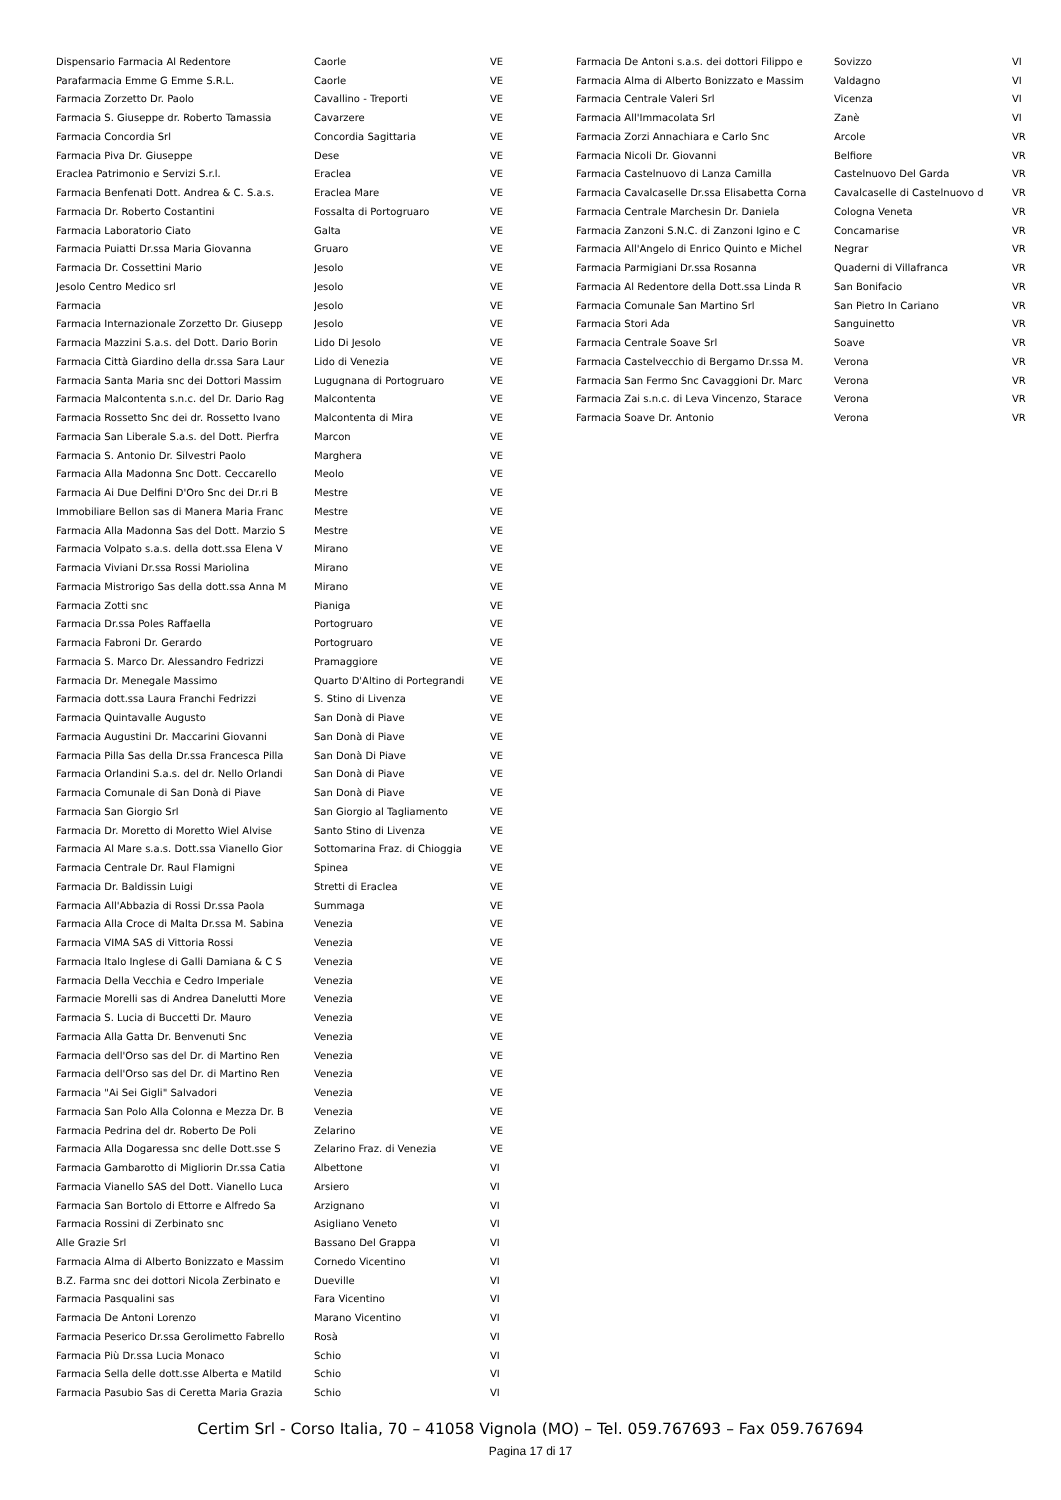| Dispensario Farmacia Al Redentore | Caorle | VE |
| Parafarmacia Emme G Emme S.R.L. | Caorle | VE |
| Farmacia Zorzetto Dr. Paolo | Cavallino - Treporti | VE |
| Farmacia S. Giuseppe dr. Roberto Tamassia | Cavarzere | VE |
| Farmacia Concordia Srl | Concordia Sagittaria | VE |
| Farmacia Piva Dr. Giuseppe | Dese | VE |
| Eraclea Patrimonio e Servizi S.r.l. | Eraclea | VE |
| Farmacia Benfenati Dott. Andrea & C. S.a.s. | Eraclea Mare | VE |
| Farmacia Dr. Roberto Costantini | Fossalta di Portogruaro | VE |
| Farmacia Laboratorio Ciato | Galta | VE |
| Farmacia Puiatti Dr.ssa Maria Giovanna | Gruaro | VE |
| Farmacia Dr. Cossettini Mario | Jesolo | VE |
| Jesolo Centro Medico srl | Jesolo | VE |
| Farmacia | Jesolo | VE |
| Farmacia Internazionale Zorzetto Dr. Giusepp | Jesolo | VE |
| Farmacia Mazzini S.a.s. del Dott. Dario Borin | Lido Di Jesolo | VE |
| Farmacia Città Giardino della dr.ssa Sara Laur | Lido di Venezia | VE |
| Farmacia Santa Maria snc dei Dottori Massim | Lugugnana di Portogruaro | VE |
| Farmacia Malcontenta s.n.c. del Dr. Dario Rag | Malcontenta | VE |
| Farmacia Rossetto Snc dei dr. Rossetto Ivano | Malcontenta di Mira | VE |
| Farmacia San Liberale S.a.s. del Dott. Pierfra | Marcon | VE |
| Farmacia S. Antonio Dr. Silvestri Paolo | Marghera | VE |
| Farmacia Alla Madonna Snc Dott. Ceccarello | Meolo | VE |
| Farmacia Ai Due Delfini D'Oro Snc dei Dr.ri B | Mestre | VE |
| Immobiliare Bellon sas di Manera Maria Franc | Mestre | VE |
| Farmacia Alla Madonna Sas del Dott. Marzio S | Mestre | VE |
| Farmacia Volpato s.a.s. della dott.ssa Elena V | Mirano | VE |
| Farmacia Viviani Dr.ssa Rossi Mariolina | Mirano | VE |
| Farmacia Mistrorigo Sas della dott.ssa Anna M | Mirano | VE |
| Farmacia Zotti snc | Pianiga | VE |
| Farmacia Dr.ssa Poles Raffaella | Portogruaro | VE |
| Farmacia Fabroni Dr. Gerardo | Portogruaro | VE |
| Farmacia S. Marco Dr. Alessandro Fedrizzi | Pramaggiore | VE |
| Farmacia Dr. Menegale Massimo | Quarto D'Altino di Portegrandi | VE |
| Farmacia dott.ssa Laura Franchi Fedrizzi | S. Stino di Livenza | VE |
| Farmacia Quintavalle Augusto | San Donà di Piave | VE |
| Farmacia Augustini Dr. Maccarini Giovanni | San Donà di Piave | VE |
| Farmacia Pilla Sas della Dr.ssa Francesca Pilla | San Donà Di Piave | VE |
| Farmacia Orlandini S.a.s. del dr. Nello Orlandi | San Donà di Piave | VE |
| Farmacia Comunale di San Donà di Piave | San Donà di Piave | VE |
| Farmacia San Giorgio Srl | San Giorgio al Tagliamento | VE |
| Farmacia Dr. Moretto di Moretto Wiel Alvise | Santo Stino di Livenza | VE |
| Farmacia Al Mare s.a.s. Dott.ssa Vianello Gior | Sottomarina Fraz. di Chioggia | VE |
| Farmacia Centrale Dr. Raul Flamigni | Spinea | VE |
| Farmacia Dr. Baldissin Luigi | Stretti di Eraclea | VE |
| Farmacia All'Abbazia di Rossi Dr.ssa Paola | Summaga | VE |
| Farmacia Alla Croce di Malta Dr.ssa M. Sabina | Venezia | VE |
| Farmacia VIMA SAS di Vittoria Rossi | Venezia | VE |
| Farmacia Italo Inglese di Galli Damiana & C S | Venezia | VE |
| Farmacia Della Vecchia e Cedro Imperiale | Venezia | VE |
| Farmacie Morelli sas di Andrea Danelutti More | Venezia | VE |
| Farmacia S. Lucia di Buccetti Dr. Mauro | Venezia | VE |
| Farmacia Alla Gatta Dr. Benvenuti Snc | Venezia | VE |
| Farmacia dell'Orso sas del Dr. di Martino Ren | Venezia | VE |
| Farmacia dell'Orso sas del Dr. di Martino Ren | Venezia | VE |
| Farmacia "Ai Sei Gigli" Salvadori | Venezia | VE |
| Farmacia San Polo Alla Colonna e Mezza Dr. B | Venezia | VE |
| Farmacia Pedrina del dr. Roberto De Poli | Zelarino | VE |
| Farmacia Alla Dogaressa snc delle Dott.sse S | Zelarino Fraz. di Venezia | VE |
| Farmacia Gambarotto di Migliorin Dr.ssa Catia | Albettone | VI |
| Farmacia Vianello SAS del Dott. Vianello Luca | Arsiero | VI |
| Farmacia San Bortolo di Ettorre e Alfredo Sa | Arzignano | VI |
| Farmacia Rossini di Zerbinato snc | Asigliano Veneto | VI |
| Alle Grazie Srl | Bassano Del Grappa | VI |
| Farmacia Alma di Alberto Bonizzato e Massim | Cornedo Vicentino | VI |
| B.Z. Farma snc dei dottori Nicola Zerbinato e | Dueville | VI |
| Farmacia Pasqualini sas | Fara Vicentino | VI |
| Farmacia De Antoni Lorenzo | Marano Vicentino | VI |
| Farmacia Peserico Dr.ssa Gerolimetto Fabrello | Rosà | VI |
| Farmacia Più Dr.ssa Lucia Monaco | Schio | VI |
| Farmacia Sella delle dott.sse Alberta e Matild | Schio | VI |
| Farmacia Pasubio Sas di Ceretta Maria Grazia | Schio | VI |
| Farmacia De Antoni s.a.s. dei dottori Filippo e | Sovizzo | VI |
| Farmacia Alma di Alberto Bonizzato e Massim | Valdagno | VI |
| Farmacia Centrale Valeri Srl | Vicenza | VI |
| Farmacia All'Immacolata Srl | Zanè | VI |
| Farmacia Zorzi Annachiara e Carlo Snc | Arcole | VR |
| Farmacia Nicoli Dr. Giovanni | Belfiore | VR |
| Farmacia Castelnuovo di Lanza Camilla | Castelnuovo Del Garda | VR |
| Farmacia Cavalcaselle Dr.ssa Elisabetta Corna | Cavalcaselle di Castelnuovo d | VR |
| Farmacia Centrale Marchesin Dr. Daniela | Cologna Veneta | VR |
| Farmacia Zanzoni S.N.C. di Zanzoni Igino e C | Concamarise | VR |
| Farmacia All'Angelo di Enrico Quinto e Michel | Negrar | VR |
| Farmacia Parmigiani Dr.ssa Rosanna | Quaderni di Villafranca | VR |
| Farmacia Al Redentore della Dott.ssa Linda R | San Bonifacio | VR |
| Farmacia Comunale San Martino Srl | San Pietro In Cariano | VR |
| Farmacia Stori Ada | Sanguinetto | VR |
| Farmacia Centrale Soave Srl | Soave | VR |
| Farmacia Castelvecchio di Bergamo Dr.ssa M. | Verona | VR |
| Farmacia San Fermo Snc Cavaggioni Dr. Marc | Verona | VR |
| Farmacia Zai s.n.c. di Leva Vincenzo, Starace | Verona | VR |
| Farmacia Soave Dr. Antonio | Verona | VR |
Certim Srl - Corso Italia, 70 – 41058 Vignola (MO) – Tel. 059.767693 – Fax 059.767694
Pagina 17 di 17